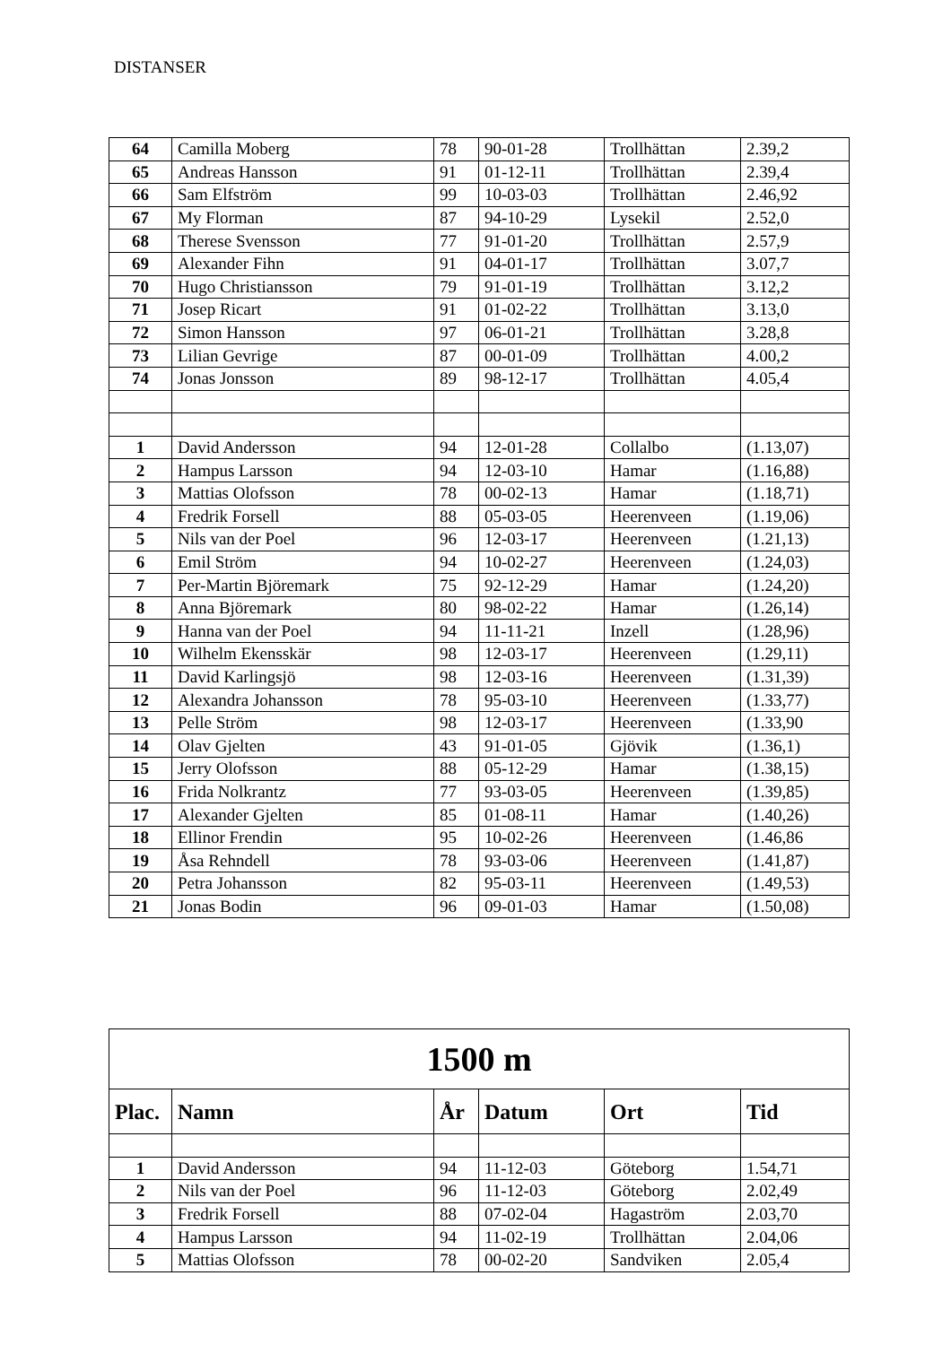DISTANSER
| 64 | Camilla Moberg | 78 | 90-01-28 | Trollhättan | 2.39,2 |
| 65 | Andreas Hansson | 91 | 01-12-11 | Trollhättan | 2.39,4 |
| 66 | Sam Elfström | 99 | 10-03-03 | Trollhättan | 2.46,92 |
| 67 | My Florman | 87 | 94-10-29 | Lysekil | 2.52,0 |
| 68 | Therese Svensson | 77 | 91-01-20 | Trollhättan | 2.57,9 |
| 69 | Alexander Fihn | 91 | 04-01-17 | Trollhättan | 3.07,7 |
| 70 | Hugo Christiansson | 79 | 91-01-19 | Trollhättan | 3.12,2 |
| 71 | Josep Ricart | 91 | 01-02-22 | Trollhättan | 3.13,0 |
| 72 | Simon Hansson | 97 | 06-01-21 | Trollhättan | 3.28,8 |
| 73 | Lilian Gevrige | 87 | 00-01-09 | Trollhättan | 4.00,2 |
| 74 | Jonas Jonsson | 89 | 98-12-17 | Trollhättan | 4.05,4 |
| 1 | David Andersson | 94 | 12-01-28 | Collalbo | (1.13,07) |
| 2 | Hampus Larsson | 94 | 12-03-10 | Hamar | (1.16,88) |
| 3 | Mattias Olofsson | 78 | 00-02-13 | Hamar | (1.18,71) |
| 4 | Fredrik Forsell | 88 | 05-03-05 | Heerenveen | (1.19,06) |
| 5 | Nils van der Poel | 96 | 12-03-17 | Heerenveen | (1.21,13) |
| 6 | Emil Ström | 94 | 10-02-27 | Heerenveen | (1.24,03) |
| 7 | Per-Martin Björemark | 75 | 92-12-29 | Hamar | (1.24,20) |
| 8 | Anna Björemark | 80 | 98-02-22 | Hamar | (1.26,14) |
| 9 | Hanna van der Poel | 94 | 11-11-21 | Inzell | (1.28,96) |
| 10 | Wilhelm Ekensskär | 98 | 12-03-17 | Heerenveen | (1.29,11) |
| 11 | David Karlingsjö | 98 | 12-03-16 | Heerenveen | (1.31,39) |
| 12 | Alexandra Johansson | 78 | 95-03-10 | Heerenveen | (1.33,77) |
| 13 | Pelle Ström | 98 | 12-03-17 | Heerenveen | (1.33,90 |
| 14 | Olav Gjelten | 43 | 91-01-05 | Gjövik | (1.36,1) |
| 15 | Jerry Olofsson | 88 | 05-12-29 | Hamar | (1.38,15) |
| 16 | Frida Nolkrantz | 77 | 93-03-05 | Heerenveen | (1.39,85) |
| 17 | Alexander Gjelten | 85 | 01-08-11 | Hamar | (1.40,26) |
| 18 | Ellinor Frendin | 95 | 10-02-26 | Heerenveen | (1.46,86 |
| 19 | Åsa Rehndell | 78 | 93-03-06 | Heerenveen | (1.41,87) |
| 20 | Petra Johansson | 82 | 95-03-11 | Heerenveen | (1.49,53) |
| 21 | Jonas Bodin | 96 | 09-01-03 | Hamar | (1.50,08) |
| 1500 m | | | | | |
| Plac. | Namn | År | Datum | Ort | Tid |
| 1 | David Andersson | 94 | 11-12-03 | Göteborg | 1.54,71 |
| 2 | Nils van der Poel | 96 | 11-12-03 | Göteborg | 2.02,49 |
| 3 | Fredrik Forsell | 88 | 07-02-04 | Hagaström | 2.03,70 |
| 4 | Hampus Larsson | 94 | 11-02-19 | Trollhättan | 2.04,06 |
| 5 | Mattias Olofsson | 78 | 00-02-20 | Sandviken | 2.05,4 |